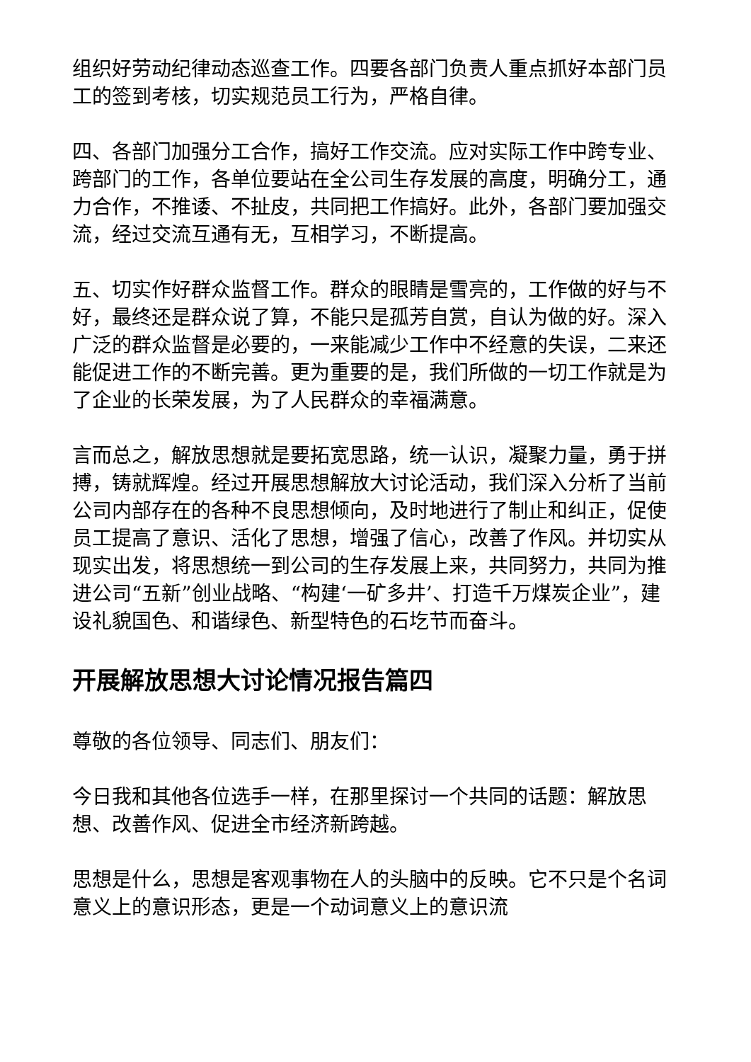组织好劳动纪律动态巡查工作。四要各部门负责人重点抓好本部门员工的签到考核，切实规范员工行为，严格自律。
四、各部门加强分工合作，搞好工作交流。应对实际工作中跨专业、跨部门的工作，各单位要站在全公司生存发展的高度，明确分工，通力合作，不推诿、不扯皮，共同把工作搞好。此外，各部门要加强交流，经过交流互通有无，互相学习，不断提高。
五、切实作好群众监督工作。群众的眼睛是雪亮的，工作做的好与不好，最终还是群众说了算，不能只是孤芳自赏，自认为做的好。深入广泛的群众监督是必要的，一来能减少工作中不经意的失误，二来还能促进工作的不断完善。更为重要的是，我们所做的一切工作就是为了企业的长荣发展，为了人民群众的幸福满意。
言而总之，解放思想就是要拓宽思路，统一认识，凝聚力量，勇于拼搏，铸就辉煌。经过开展思想解放大讨论活动，我们深入分析了当前公司内部存在的各种不良思想倾向，及时地进行了制止和纠正，促使员工提高了意识、活化了思想，增强了信心，改善了作风。并切实从现实出发，将思想统一到公司的生存发展上来，共同努力，共同为推进公司“五新”创业战略、“构建‘一矿多井’、打造千万煤炭企业”，建设礼貌国色、和谐绿色、新型特色的石圪节而奋斗。
开展解放思想大讨论情况报告篇四
尊敬的各位领导、同志们、朋友们：
今日我和其他各位选手一样，在那里探讨一个共同的话题：解放思想、改善作风、促进全市经济新跨越。
思想是什么，思想是客观事物在人的头脑中的反映。它不只是个名词意义上的意识形态，更是一个动词意义上的意识流